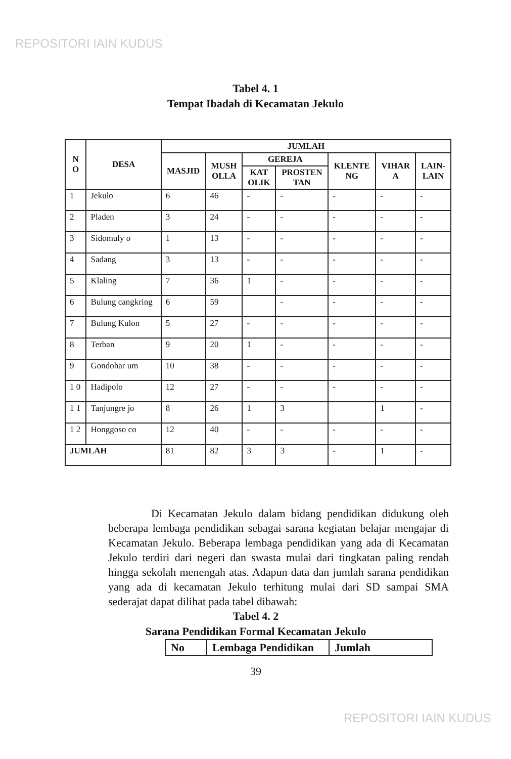REPOSITORI IAIN KUDUS
Tabel 4. 1
Tempat Ibadah di Kecamatan Jekulo
| N O | DESA | JUMLAH | | | | | | |
| --- | --- | --- | --- | --- | --- | --- | --- | --- |
| | | MASJID | MUSH OLLA | GEREJA | | KLENTE NG | VIHAR A | LAIN- LAIN |
| | | | | KAT OLIK | PROSTEN TAN | | | |
| 1 | Jekulo | 6 | 46 | - | - | - | - | - |
| 2 | Pladen | 3 | 24 | - | - | - | - | - |
| 3 | Sidomuly o | 1 | 13 | - | - | - | - | - |
| 4 | Sadang | 3 | 13 | - | - | - | - | - |
| 5 | Klaling | 7 | 36 | 1 | - | - | - | - |
| 6 | Bulung cangkring | 6 | 59 | | - | - | - | - |
| 7 | Bulung Kulon | 5 | 27 | - | - | - | - | - |
| 8 | Terban | 9 | 20 | 1 | - | - | - | - |
| 9 | Gondohar um | 10 | 38 | - | - | - | - | - |
| 1 0 | Hadipolo | 12 | 27 | - | - | - | - | - |
| 1 1 | Tanjungre jo | 8 | 26 | 1 | 3 | | 1 | - |
| 1 2 | Honggoso co | 12 | 40 | - | - | - | - | - |
| JUMLAH | | 81 | 82 | 3 | 3 | - | 1 | - |
Di Kecamatan Jekulo dalam bidang pendidikan didukung oleh beberapa lembaga pendidikan sebagai sarana kegiatan belajar mengajar di Kecamatan Jekulo. Beberapa lembaga pendidikan yang ada di Kecamatan Jekulo terdiri dari negeri dan swasta mulai dari tingkatan paling rendah hingga sekolah menengah atas. Adapun data dan jumlah sarana pendidikan yang ada di kecamatan Jekulo terhitung mulai dari SD sampai SMA sederajat dapat dilihat pada tabel dibawah:
Tabel 4. 2
Sarana Pendidikan Formal Kecamatan Jekulo
| No | Lembaga Pendidikan | Jumlah |
| --- | --- | --- |
39
REPOSITORI IAIN KUDUS